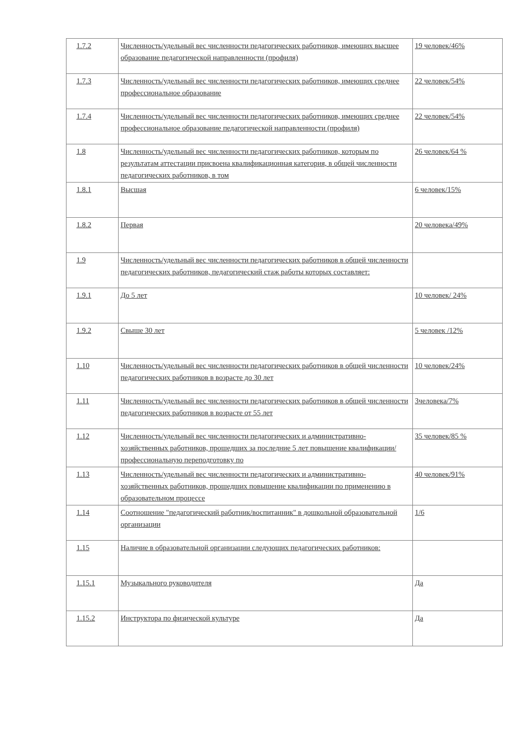| 1.7.2 | Численность/удельный вес численности педагогических работников, имеющих высшее образование педагогической направленности (профиля) | 19 человек/46% |
| 1.7.3 | Численность/удельный вес численности педагогических работников, имеющих среднее профессиональное образование | 22 человек/54% |
| 1.7.4 | Численность/удельный вес численности педагогических работников, имеющих среднее профессиональное образование педагогической направленности (профиля) | 22 человек/54% |
| 1.8 | Численность/удельный вес численности педагогических работников, которым по результатам аттестации присвоена квалификационная категория, в общей численности педагогических работников, в том | 26 человек/64 % |
| 1.8.1 | Высшая | 6 человек/15% |
| 1.8.2 | Первая | 20 человека/49% |
| 1.9 | Численность/удельный вес численности педагогических работников в общей численности педагогических работников, педагогический стаж работы которых составляет: | |
| 1.9.1 | До 5 лет | 10 человек/ 24% |
| 1.9.2 | Свыше 30 лет | 5 человек /12% |
| 1.10 | Численность/удельный вес численности педагогических работников в общей численности педагогических работников в возрасте до 30 лет | 10 человек/24% |
| 1.11 | Численность/удельный вес численности педагогических работников в общей численности педагогических работников в возрасте от 55 лет | 3человека/7% |
| 1.12 | Численность/удельный вес численности педагогических и административно-хозяйственных работников, прошедших за последние 5 лет повышение квалификации/профессиональную переподготовку по | 35 человек/85 % |
| 1.13 | Численность/удельный вес численности педагогических и административно-хозяйственных работников, прошедших повышение квалификации по применению в образовательном процессе | 40 человек/91% |
| 1.14 | Соотношение "педагогический работник/воспитанник" в дошкольной образовательной организации | 1/6 |
| 1.15 | Наличие в образовательной организации следующих педагогических работников: | |
| 1.15.1 | Музыкального руководителя | Да |
| 1.15.2 | Инструктора по физической культуре | Да |